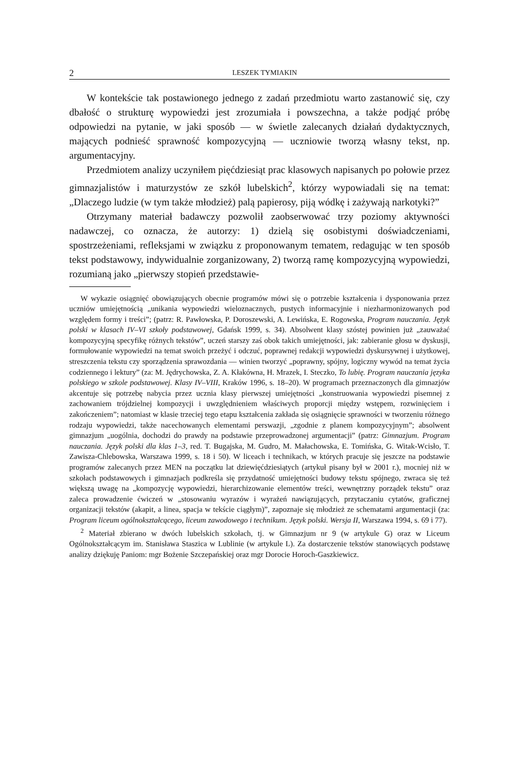2 LESZEK TYMIAKIN
W kontekście tak postawionego jednego z zadań przedmiotu warto zastanowić się, czy dbałość o strukturę wypowiedzi jest zrozumiała i powszechna, a także podjąć próbę odpowiedzi na pytanie, w jaki sposób — w świetle zalecanych działań dydaktycznych, mających podnieść sprawność kompozycyjną — uczniowie tworzą własny tekst, np. argumentacyjny.
Przedmiotem analizy uczyniłem pięćdziesiąt prac klasowych napisanych po połowie przez gimnazjalistów i maturzystów ze szkół lubelskich<sup>2</sup>, którzy wypowiadali się na temat: „Dlaczego ludzie (w tym także młodzież) palą papierosy, piją wódkę i zażywają narkotyki?”
Otrzymany materiał badawczy pozwolił zaobserwować trzy poziomy aktywności nadawczej, co oznacza, że autorzy: 1) dzielą się osobistymi doświadczeniami, spostrzeżeniami, refleksjami w związku z proponowanym tematem, redagując w ten sposób tekst podstawowy, indywidualnie zorganizowany, 2) tworzą ramę kompozycyjną wypowiedzi, rozumianą jako „pierwszy stopień przedstawie-
W wykazie osiągnięć obowiązujących obecnie programów mówi się o potrzebie kształcenia i dysponowania przez uczniów umiejętnością „unikania wypowiedzi wieloznacznych, pustych informacyjnie i niezharmonizowanych pod względem formy i treści”; (patrz: R. Pawłowska, P. Doroszewski, A. Lewińska, E. Rogowska, Program nauczania. Język polski w klasach IV–VI szkoły podstawowej, Gdańsk 1999, s. 34). Absolwent klasy szóstej powinien już „zauważać kompozycyjną specyfikę różnych tekstów”, uczeń starszy zaś obok takich umiejętności, jak: zabieranie głosu w dyskusji, formułowanie wypowiedzi na temat swoich przeżyć i odczuć, poprawnej redakcji wypowiedzi dyskursywnej i użytkowej, streszczenia tekstu czy sporządzenia sprawozdania — winien tworzyć „poprawny, spójny, logiczny wywód na temat życia codziennego i lektury” (za: M. Jędrychowska, Z. A. Kłakówna, H. Mrazek, I. Steczko, To lubię. Program nauczania języka polskiego w szkole podstawowej. Klasy IV–VIII, Kraków 1996, s. 18–20). W programach przeznaczonych dla gimnazjów akcentuje się potrzebę nabycia przez ucznia klasy pierwszej umiejętności „konstruowania wypowiedzi pisemnej z zachowaniem trójdzielnej kompozycji i uwzględnieniem właściwych proporcji między wstępem, rozwinięciem i zakończeniem”; natomiast w klasie trzeciej tego etapu kształcenia zakłada się osiągnięcie sprawności w tworzeniu różnego rodzaju wypowiedzi, także nacechowanych elementami perswazji, „zgodnie z planem kompozycyjnym”; absolwent gimnazjum „uogólnia, dochodzi do prawdy na podstawie przeprowadzonej argumentacji” (patrz: Gimnazjum. Program nauczania. Język polski dla klas 1–3, red. T. Bugajska, M. Gudro, M. Małachowska, E. Tomińska, G. Witak-Wcisło, T. Zawisza-Chlebowska, Warszawa 1999, s. 18 i 50). W liceach i technikach, w których pracuje się jeszcze na podstawie programów zalecanych przez MEN na początku lat dziewięćdziesiątych (artykuł pisany był w 2001 r.), mocniej niż w szkołach podstawowych i gimnazjach podkreśla się przydatność umiejętności budowy tekstu spójnego, zwraca się też większą uwagę na „kompozycję wypowiedzi, hierarchizowanie elementów treści, wewnętrzny porządek tekstu” oraz zaleca prowadzenie ćwiczeń w „stosowaniu wyrazów i wyrażeń nawiązujących, przytaczaniu cytatów, graficznej organizacji tekstów (akapit, a linea, spacja w tekście ciągłym)”, zapoznaje się młodzież ze schematami argumentacji (za: Program liceum ogólnokształcącego, liceum zawodowego i technikum. Język polski. Wersja II, Warszawa 1994, s. 69 i 77).
<sup>2</sup> Materiał zbierano w dwóch lubelskich szkołach, tj. w Gimnazjum nr 9 (w artykule G) oraz w Liceum Ogólnokształcącym im. Stanisława Staszica w Lublinie (w artykule L). Za dostarczenie tekstów stanowiących podstawę analizy dziękuję Paniom: mgr Bożenie Szczepańskiej oraz mgr Dorocie Horoch-Gaszkiewicz.